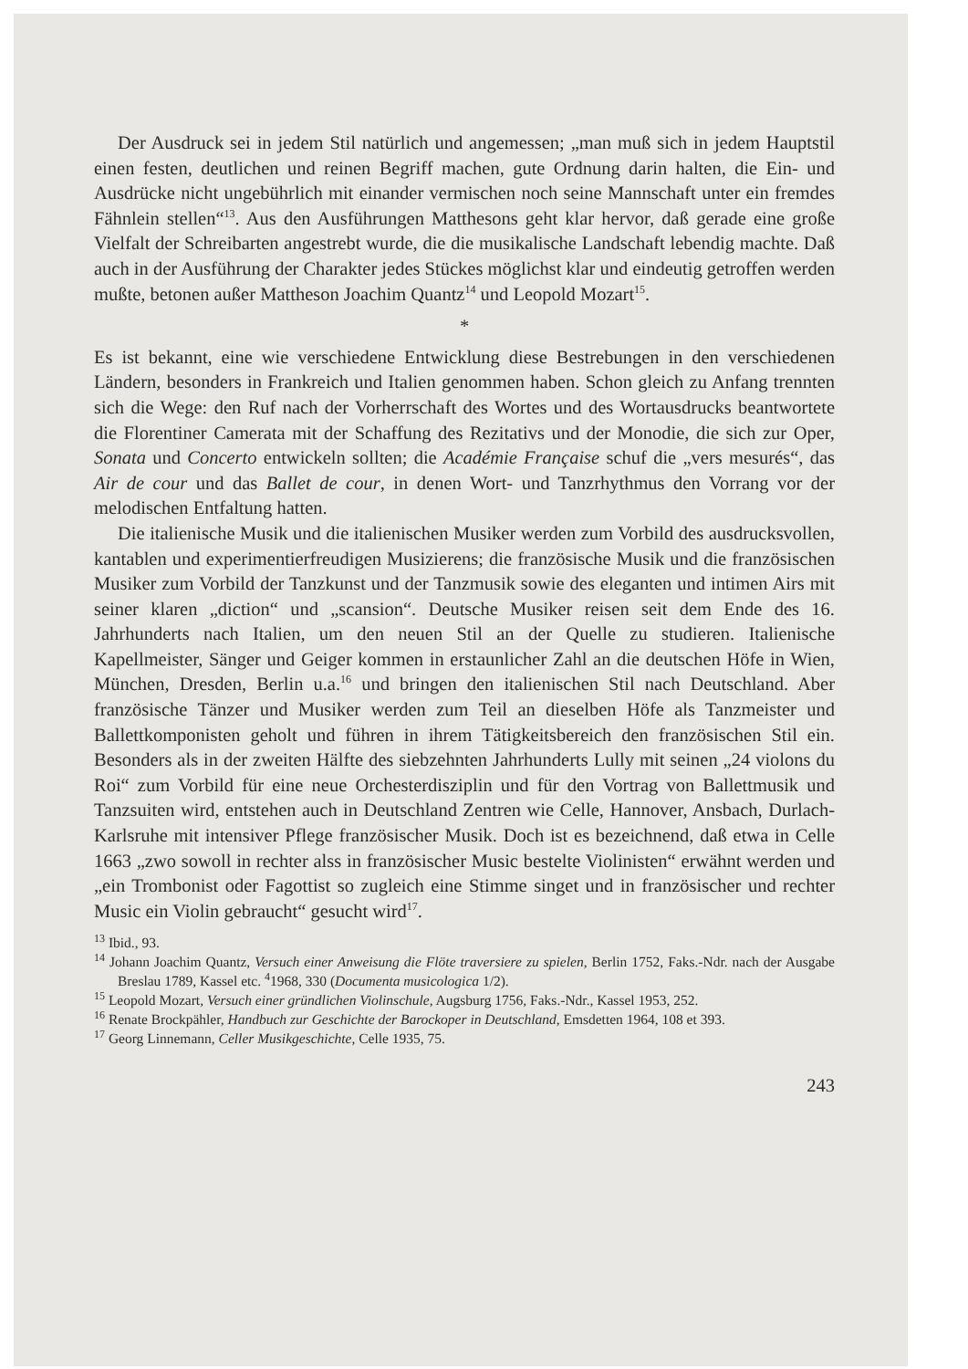Der Ausdruck sei in jedem Stil natürlich und angemessen; „man muß sich in jedem Hauptstil einen festen, deutlichen und reinen Begriff machen, gute Ordnung darin halten, die Ein- und Ausdrücke nicht ungebührlich mit einander vermischen noch seine Mannschaft unter ein fremdes Fähnlein stellen“<sup>13</sup>. Aus den Ausführungen Matthesons geht klar hervor, daß gerade eine große Vielfalt der Schreibarten angestrebt wurde, die die musikalische Landschaft lebendig machte. Daß auch in der Ausführung der Charakter jedes Stückes möglichst klar und eindeutig getroffen werden mußte, betonen außer Mattheson Joachim Quantz<sup>14</sup> und Leopold Mozart<sup>15</sup>.
*
Es ist bekannt, eine wie verschiedene Entwicklung diese Bestrebungen in den verschiedenen Ländern, besonders in Frankreich und Italien genommen haben. Schon gleich zu Anfang trennten sich die Wege: den Ruf nach der Vorherrschaft des Wortes und des Wortausdrucks beantwortete die Florentiner Camerata mit der Schaffung des Rezitativs und der Monodie, die sich zur Oper, Sonata und Concerto entwickeln sollten; die Académie Française schuf die „vers mesurés“, das Air de cour und das Ballet de cour, in denen Wort- und Tanzrhythmus den Vorrang vor der melodischen Entfaltung hatten.
Die italienische Musik und die italienischen Musiker werden zum Vorbild des ausdrucksvollen, kantablen und experimentierfreudigen Musizierens; die französische Musik und die französischen Musiker zum Vorbild der Tanzkunst und der Tanzmusik sowie des eleganten und intimen Airs mit seiner klaren „diction“ und „scansion“. Deutsche Musiker reisen seit dem Ende des 16. Jahrhunderts nach Italien, um den neuen Stil an der Quelle zu studieren. Italienische Kapellmeister, Sänger und Geiger kommen in erstaunlicher Zahl an die deutschen Höfe in Wien, München, Dresden, Berlin u.a.<sup>16</sup> und bringen den italienischen Stil nach Deutschland. Aber französische Tänzer und Musiker werden zum Teil an dieselben Höfe als Tanzmeister und Ballettkomponisten geholt und führen in ihrem Tätigkeitsbereich den französischen Stil ein. Besonders als in der zweiten Hälfte des siebzehnten Jahrhunderts Lully mit seinen „24 violons du Roi“ zum Vorbild für eine neue Orchesterdisziplin und für den Vortrag von Ballettmusik und Tanzsuiten wird, entstehen auch in Deutschland Zentren wie Celle, Hannover, Ansbach, Durlach-Karlsruhe mit intensiver Pflege französischer Musik. Doch ist es bezeichnend, daß etwa in Celle 1663 „zwo sowoll in rechter alss in französischer Music bestelte Violinisten“ erwähnt werden und „ein Trombonist oder Fagottist so zugleich eine Stimme singet und in französischer und rechter Music ein Violin gebraucht“ gesucht wird<sup>17</sup>.
<sup>13</sup> Ibid., 93.
<sup>14</sup> Johann Joachim Quantz, Versuch einer Anweisung die Flöte traversiere zu spielen, Berlin 1752, Faks.-Ndr. nach der Ausgabe Breslau 1789, Kassel etc. <sup>4</sup>1968, 330 (Documenta musicologica 1/2).
<sup>15</sup> Leopold Mozart, Versuch einer gründlichen Violinschule, Augsburg 1756, Faks.-Ndr., Kassel 1953, 252.
<sup>16</sup> Renate Brockpähler, Handbuch zur Geschichte der Barockoper in Deutschland, Emsdetten 1964, 108 et 393.
<sup>17</sup> Georg Linnemann, Celler Musikgeschichte, Celle 1935, 75.
243